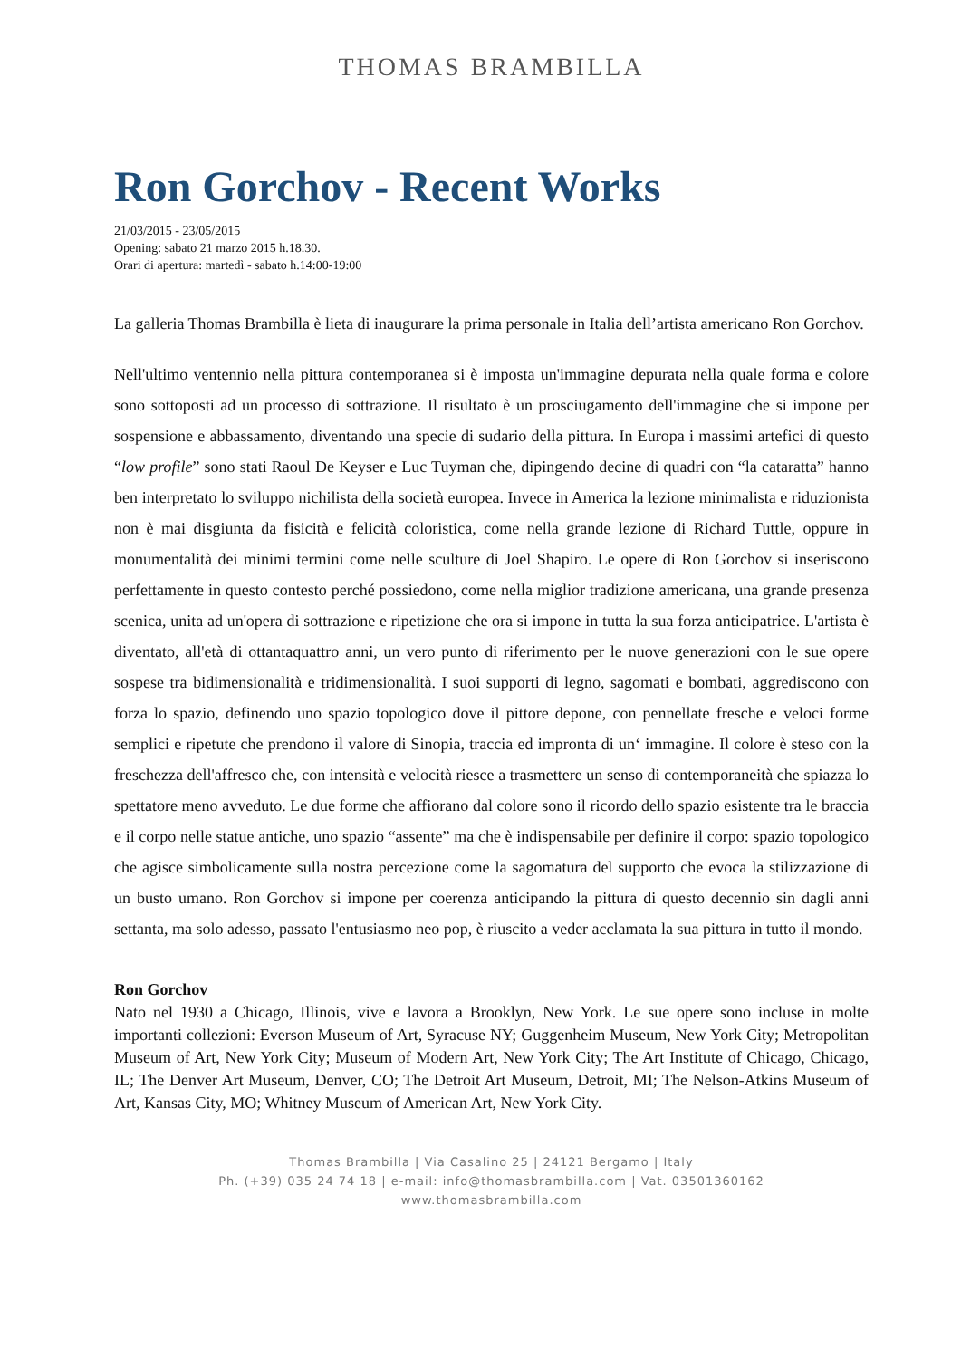THOMAS BRAMBILLA
Ron Gorchov - Recent Works
21/03/2015 - 23/05/2015
Opening: sabato 21 marzo 2015 h.18.30.
Orari di apertura: martedì - sabato h.14:00-19:00
La galleria Thomas Brambilla è lieta di inaugurare la prima personale in Italia dell’artista americano Ron Gorchov.
Nell'ultimo ventennio nella pittura contemporanea si è imposta un'immagine depurata nella quale forma e colore sono sottoposti ad un processo di sottrazione. Il risultato è un prosciugamento dell'immagine che si impone per sospensione e abbassamento, diventando una specie di sudario della pittura. In Europa i massimi artefici di questo “low profile” sono stati Raoul De Keyser e Luc Tuyman che, dipingendo decine di quadri con “la cataratta” hanno ben interpretato lo sviluppo nichilista della società europea. Invece in America la lezione minimalista e riduzionista non è mai disgiunta da fisicità e felicità coloristica, come nella grande lezione di Richard Tuttle, oppure in monumentalità dei minimi termini come nelle sculture di Joel Shapiro. Le opere di Ron Gorchov si inseriscono perfettamente in questo contesto perché possiedono, come nella miglior tradizione americana, una grande presenza scenica, unita ad un'opera di sottrazione e ripetizione che ora si impone in tutta la sua forza anticipatrice. L'artista è diventato, all'età di ottantaquattro anni, un vero punto di riferimento per le nuove generazioni con le sue opere sospese tra bidimensionalità e tridimensionalità. I suoi supporti di legno, sagomati e bombati, aggrediscono con forza lo spazio, definendo uno spazio topologico dove il pittore depone, con pennellate fresche e veloci forme semplici e ripetute che prendono il valore di Sinopia, traccia ed impronta di un‘ immagine. Il colore è steso con la freschezza dell'affresco che, con intensità e velocità riesce a trasmettere un senso di contemporaneità che spiazza lo spettatore meno avveduto. Le due forme che affiorano dal colore sono il ricordo dello spazio esistente tra le braccia e il corpo nelle statue antiche, uno spazio “assente” ma che è indispensabile per definire il corpo: spazio topologico che agisce simbolicamente sulla nostra percezione come la sagomatura del supporto che evoca la stilizzazione di un busto umano. Ron Gorchov si impone per coerenza anticipando la pittura di questo decennio sin dagli anni settanta, ma solo adesso, passato l'entusiasmo neo pop, è riuscito a veder acclamata la sua pittura in tutto il mondo.
Ron Gorchov
Nato nel 1930 a Chicago, Illinois, vive e lavora a Brooklyn, New York. Le sue opere sono incluse in molte importanti collezioni: Everson Museum of Art, Syracuse NY; Guggenheim Museum, New York City; Metropolitan Museum of Art, New York City; Museum of Modern Art, New York City; The Art Institute of Chicago, Chicago, IL; The Denver Art Museum, Denver, CO; The Detroit Art Museum, Detroit, MI; The Nelson-Atkins Museum of Art, Kansas City, MO; Whitney Museum of American Art, New York City.
Thomas Brambilla | Via Casalino 25 | 24121 Bergamo | Italy
Ph. (+39) 035 24 74 18 | e-mail: info@thomasbrambilla.com | Vat. 03501360162
www.thomasbrambilla.com